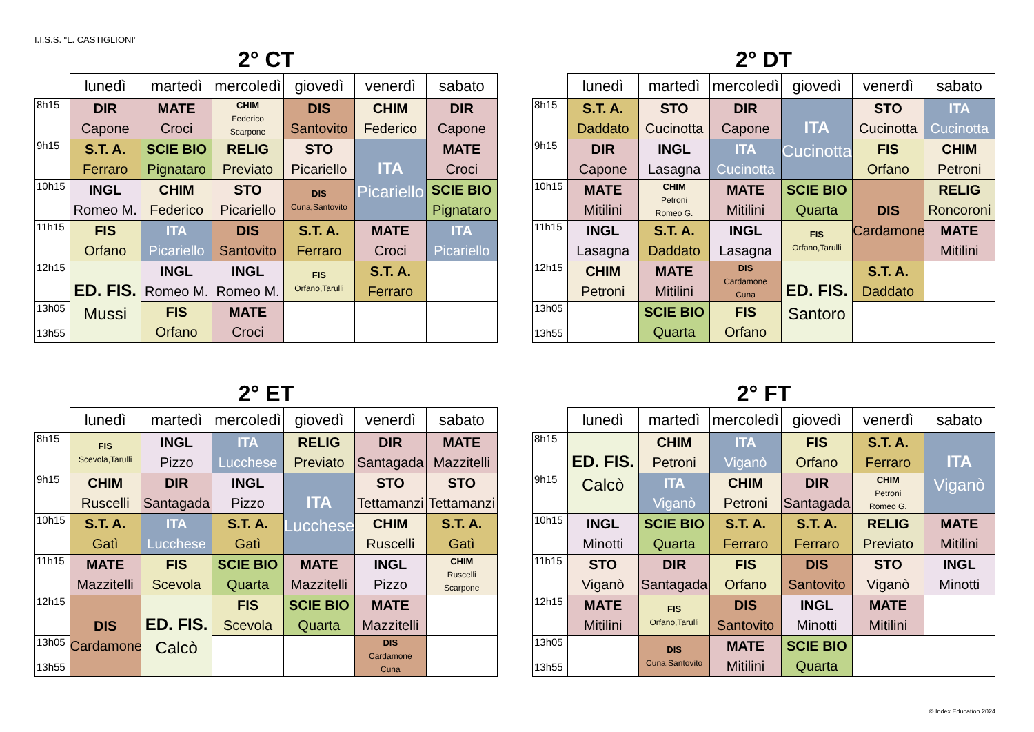I.I.S.S. "L. CASTIGLIONI"
2° CT
| | lunedì | martedì | mercoledì | giovedì | venerdì | sabato |
| --- | --- | --- | --- | --- | --- | --- |
| 8h15 | DIR Capone | MATE Croci | CHIM Federico Scarpone | DIS Santovito | CHIM Federico | DIR Capone |
| 9h15 | S.T. A. Ferraro | SCIE BIO Pignataro | RELIG Previato | STO Picariello | ITA Picariello | MATE Croci |
| 10h15 | INGL Romeo M. | CHIM Federico | STO Picariello | DIS Cuna,Santovito | | SCIE BIO Pignataro |
| 11h15 | FIS Orfano | ITA Picariello | DIS Santovito | S.T. A. Ferraro | MATE Croci | ITA Picariello |
| 12h15 | ED. FIS. Mussi | INGL Romeo M. | INGL Romeo M. | FIS Orfano,Tarulli | S.T. A. Ferraro | |
| 13h05 13h55 | | FIS Orfano | MATE Croci | | | |
2° DT
| | lunedì | martedì | mercoledì | giovedì | venerdì | sabato |
| --- | --- | --- | --- | --- | --- | --- |
| 8h15 | S.T. A. Daddato | STO Cucinotta | DIR Capone | ITA Cucinotta | STO Cucinotta | ITA Cucinotta |
| 9h15 | DIR Capone | INGL Lasagna | ITA Cucinotta | | FIS Orfano | CHIM Petroni |
| 10h15 | MATE Mitilini | CHIM Petroni Romeo G. | MATE Mitilini | SCIE BIO Quarta | DIS Cardamone | RELIG Roncoroni |
| 11h15 | INGL Lasagna | S.T. A. Daddato | INGL Lasagna | FIS Orfano,Tarulli | | MATE Mitilini |
| 12h15 | CHIM Petroni | MATE Mitilini | DIS Cardamone Cuna | ED. FIS. Santoro | S.T. A. Daddato | |
| 13h05 13h55 | | SCIE BIO Quarta | FIS Orfano | | | |
2° ET
| | lunedì | martedì | mercoledì | giovedì | venerdì | sabato |
| --- | --- | --- | --- | --- | --- | --- |
| 8h15 | FIS Scevola,Tarulli | INGL Pizzo | ITA Lucchese | RELIG Previato | DIR Santagada | MATE Mazzitelli |
| 9h15 | CHIM Ruscelli | DIR Santagada | INGL Pizzo | ITA Lucchese | STO Tettamanzi | STO Tettamanzi |
| 10h15 | S.T. A. Gatì | ITA Lucchese | S.T. A. Gatì | | CHIM Ruscelli | S.T. A. Gatì |
| 11h15 | MATE Mazzitelli | FIS Scevola | SCIE BIO Quarta | MATE Mazzitelli | INGL Pizzo | CHIM Ruscelli Scarpone |
| 12h15 | DIS Cardamone | ED. FIS. Calcò | FIS Scevola | SCIE BIO Quarta | MATE Mazzitelli | |
| 13h05 13h55 | | | | | DIS Cardamone Cuna | |
2° FT
| | lunedì | martedì | mercoledì | giovedì | venerdì | sabato |
| --- | --- | --- | --- | --- | --- | --- |
| 8h15 | ED. FIS. Calcò | CHIM Petroni | ITA Viganò | FIS Orfano | S.T. A. Ferraro | ITA Viganò |
| 9h15 | | ITA Viganò | CHIM Petroni | DIR Santagada | CHIM Petroni Romeo G. | |
| 10h15 | INGL Minotti | SCIE BIO Quarta | S.T. A. Ferraro | S.T. A. Ferraro | RELIG Previato | MATE Mitilini |
| 11h15 | STO Viganò | DIR Santagada | FIS Orfano | DIS Santovito | STO Viganò | INGL Minotti |
| 12h15 | MATE Mitilini | FIS Orfano,Tarulli | DIS Santovito | INGL Minotti | MATE Mitilini | |
| 13h05 13h55 | | DIS Cuna,Santovito | MATE Mitilini | SCIE BIO Quarta | | |
© Index Education 2024